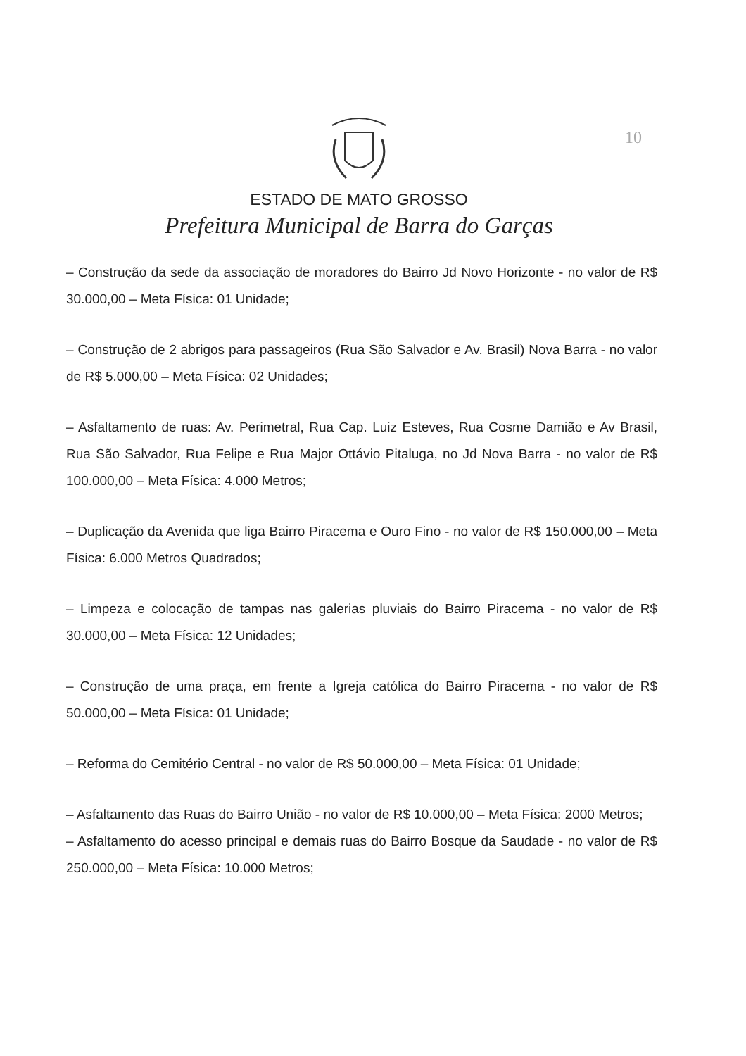10
ESTADO DE MATO GROSSO
Prefeitura Municipal de Barra do Garças
– Construção da sede da associação de moradores do Bairro Jd Novo Horizonte - no valor de R$ 30.000,00 – Meta Física: 01 Unidade;
– Construção de 2 abrigos para passageiros (Rua São Salvador e Av. Brasil) Nova Barra - no valor de R$ 5.000,00 – Meta Física: 02 Unidades;
– Asfaltamento de ruas: Av. Perimetral, Rua Cap. Luiz Esteves, Rua Cosme Damião e Av Brasil, Rua São Salvador, Rua Felipe e Rua Major Ottávio Pitaluga, no Jd Nova Barra - no valor de R$ 100.000,00 – Meta Física: 4.000 Metros;
– Duplicação da Avenida que liga Bairro Piracema e Ouro Fino - no valor de R$ 150.000,00 – Meta Física: 6.000 Metros Quadrados;
– Limpeza e colocação de tampas nas galerias pluviais do Bairro Piracema - no valor de R$ 30.000,00 – Meta Física: 12 Unidades;
– Construção de uma praça, em frente a Igreja católica do Bairro Piracema - no valor de R$ 50.000,00 – Meta Física: 01 Unidade;
– Reforma do Cemitério Central - no valor de R$ 50.000,00 – Meta Física: 01 Unidade;
– Asfaltamento das Ruas do Bairro União - no valor de R$ 10.000,00 – Meta Física: 2000 Metros;
– Asfaltamento do acesso principal e demais ruas do Bairro Bosque da Saudade - no valor de R$ 250.000,00 – Meta Física: 10.000 Metros;